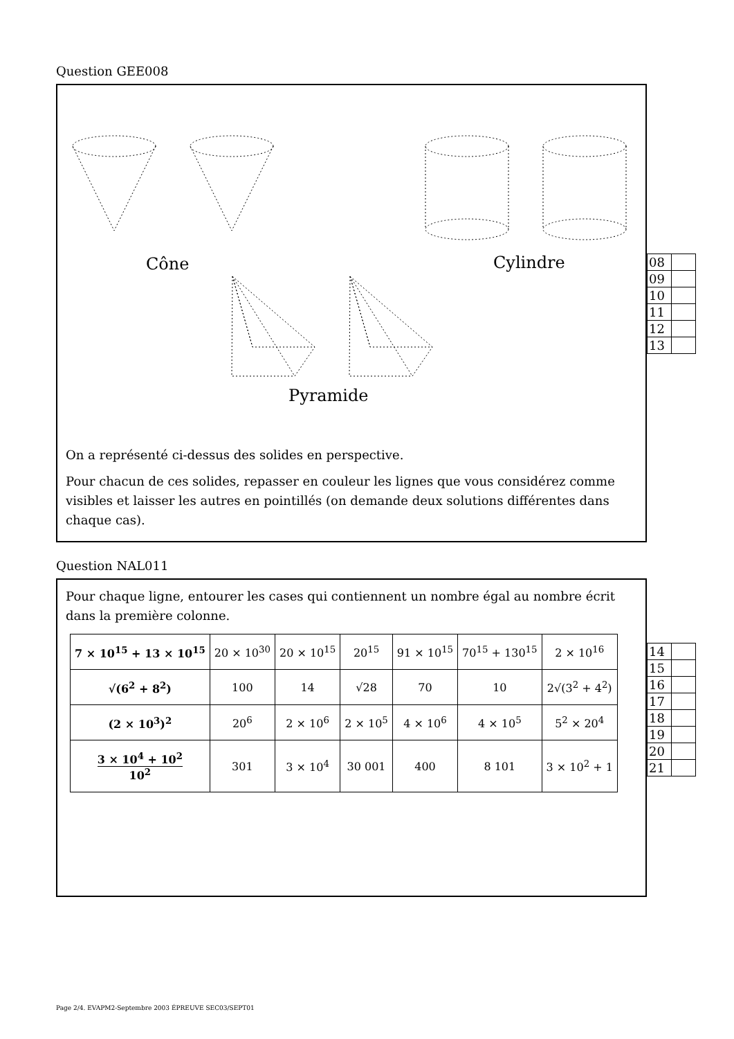Question GEE008
Cône Cylindre
Pyramide
On a représenté ci-dessus des solides en perspective.
Pour chacun de ces solides, repasser en couleur les lignes que vous considérez comme visibles et laisser les autres en pointillés (on demande deux solutions différentes dans chaque cas).
| 08 | |
| 09 | |
| 10 | |
| 11 | |
| 12 | |
| 13 | |
Question NAL011
Pour chaque ligne, entourer les cases qui contiennent un nombre égal au nombre écrit dans la première colonne.
| 7 × 10<sup>15</sup> + 13 × 10<sup>15</sup> | 20 × 10<sup>30</sup> | 20 × 10<sup>15</sup> | 20<sup>15</sup> | 91 × 10<sup>15</sup> | 70<sup>15</sup> + 130<sup>15</sup> | 2 × 10<sup>16</sup> |
| √(6<sup>2</sup> + 8<sup>2</sup>) | 100 | 14 | √28 | 70 | 10 | 2√(3<sup>2</sup> + 4<sup>2</sup>) |
| (2 × 10<sup>3</sup>)<sup>2</sup> | 20<sup>6</sup> | 2 × 10<sup>6</sup> | 2 × 10<sup>5</sup> | 4 × 10<sup>6</sup> | 4 × 10<sup>5</sup> | 5<sup>2</sup> × 20<sup>4</sup> |
| 3 × 10<sup>4</sup> + 10<sup>2</sup> 10<sup>2</sup> | 301 | 3 × 10<sup>4</sup> | 30 001 | 400 | 8 101 | 3 × 10<sup>2</sup> + 1 |
| 14 | |
| 15 | |
| 16 | |
| 17 | |
| 18 | |
| 19 | |
| 20 | |
| 21 | |
Page 2/4. EVAPM2-Septembre 2003 ÉPREUVE SEC03/SEPT01